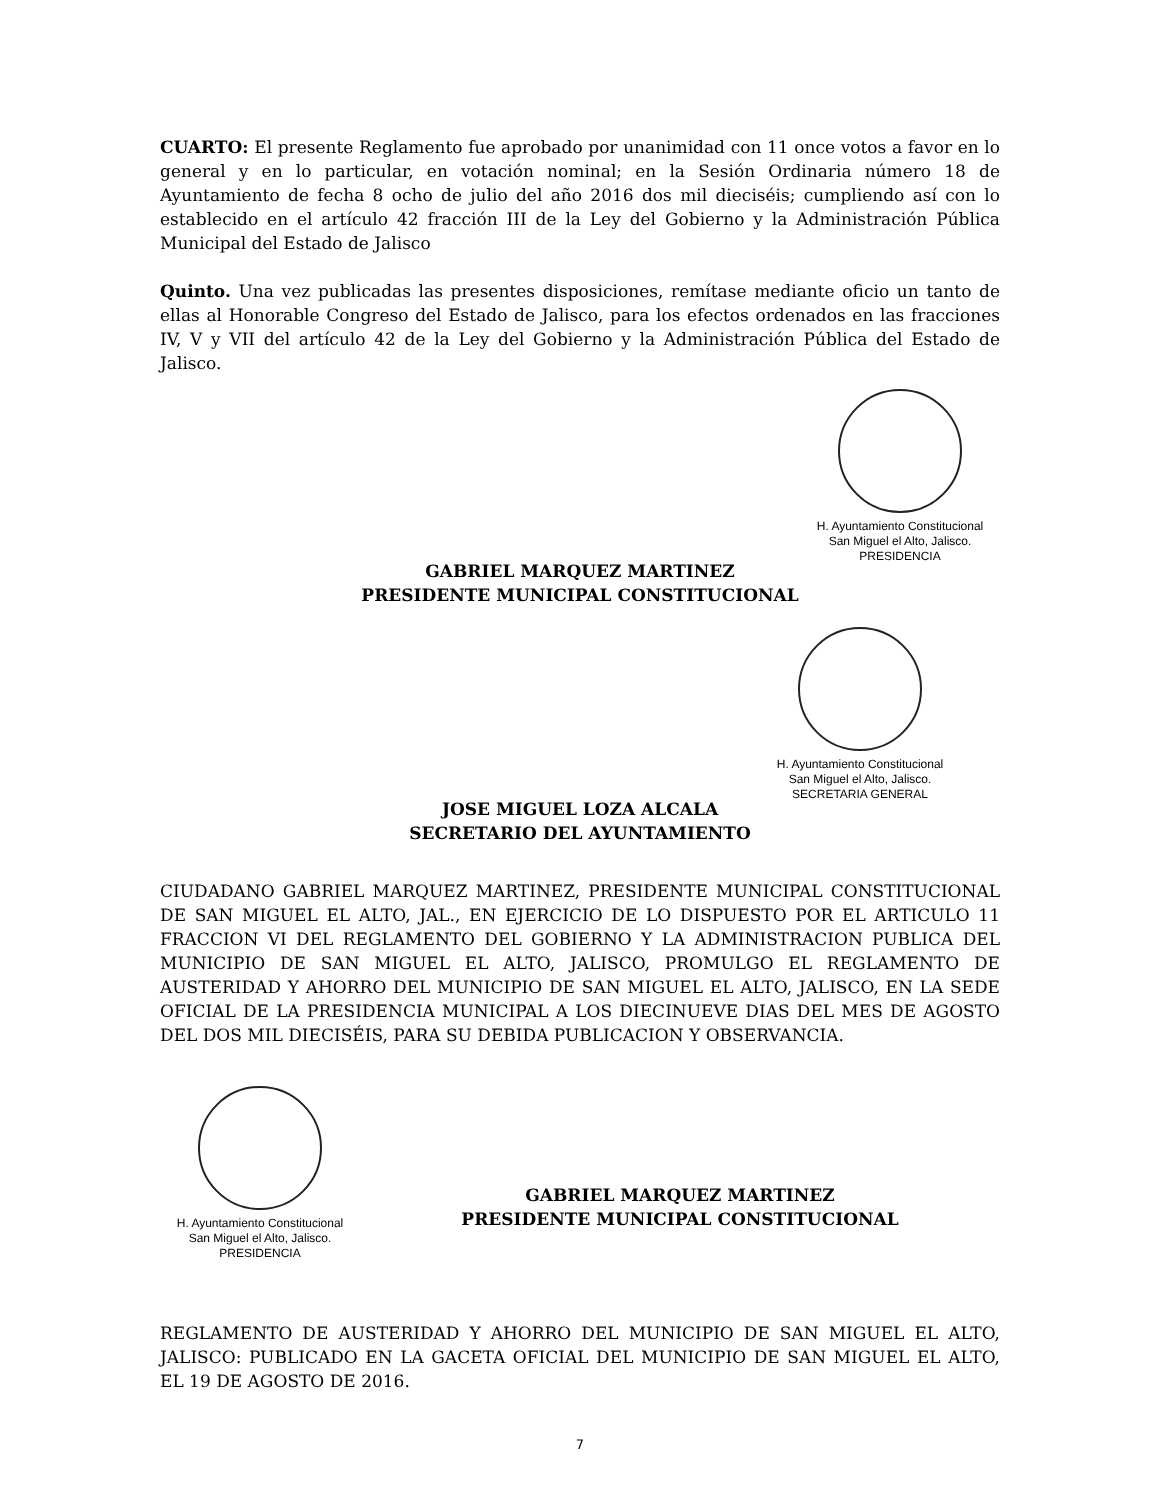CUARTO: El presente Reglamento fue aprobado por unanimidad con 11 once votos a favor en lo general y en lo particular, en votación nominal; en la Sesión Ordinaria número 18 de Ayuntamiento de fecha 8 ocho de julio del año 2016 dos mil dieciséis; cumpliendo así con lo establecido en el artículo 42 fracción III de la Ley del Gobierno y la Administración Pública Municipal del Estado de Jalisco
Quinto. Una vez publicadas las presentes disposiciones, remítase mediante oficio un tanto de ellas al Honorable Congreso del Estado de Jalisco, para los efectos ordenados en las fracciones IV, V y VII del artículo 42 de la Ley del Gobierno y la Administración Pública del Estado de Jalisco.
H. Ayuntamiento Constitucional
San Miguel el Alto, Jalisco.
PRESIDENCIA
GABRIEL MARQUEZ MARTINEZ
PRESIDENTE MUNICIPAL CONSTITUCIONAL
H. Ayuntamiento Constitucional
San Miguel el Alto, Jalisco.
SECRETARIA GENERAL
JOSE MIGUEL LOZA ALCALA
SECRETARIO DEL AYUNTAMIENTO
CIUDADANO GABRIEL MARQUEZ MARTINEZ, PRESIDENTE MUNICIPAL CONSTITUCIONAL DE SAN MIGUEL EL ALTO, JAL., EN EJERCICIO DE LO DISPUESTO POR EL ARTICULO 11 FRACCION VI DEL REGLAMENTO DEL GOBIERNO Y LA ADMINISTRACION PUBLICA DEL MUNICIPIO DE SAN MIGUEL EL ALTO, JALISCO, PROMULGO EL REGLAMENTO DE AUSTERIDAD Y AHORRO DEL MUNICIPIO DE SAN MIGUEL EL ALTO, JALISCO, EN LA SEDE OFICIAL DE LA PRESIDENCIA MUNICIPAL A LOS DIECINUEVE DIAS DEL MES DE AGOSTO DEL DOS MIL DIECISÉIS, PARA SU DEBIDA PUBLICACION Y OBSERVANCIA.
H. Ayuntamiento Constitucional
San Miguel el Alto, Jalisco.
PRESIDENCIA
GABRIEL MARQUEZ MARTINEZ
PRESIDENTE MUNICIPAL CONSTITUCIONAL
REGLAMENTO DE AUSTERIDAD Y AHORRO DEL MUNICIPIO DE SAN MIGUEL EL ALTO, JALISCO: PUBLICADO EN LA GACETA OFICIAL DEL MUNICIPIO DE SAN MIGUEL EL ALTO, EL 19 DE AGOSTO DE 2016.
7